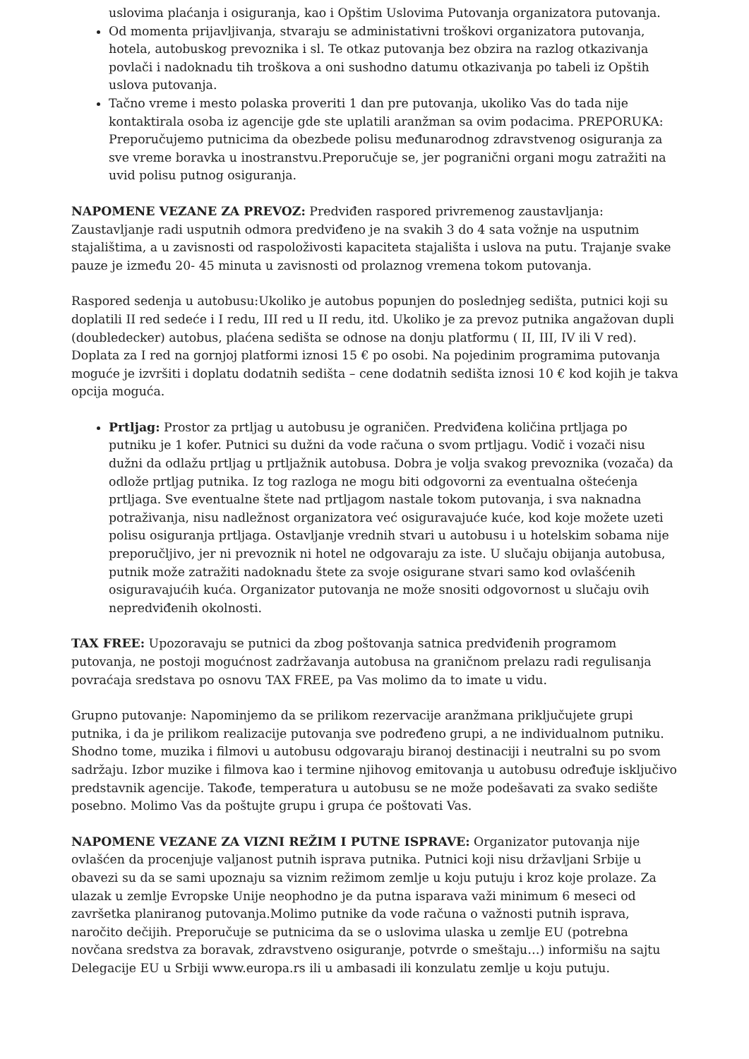uslovima plaćanja i osiguranja, kao i Opštim Uslovima Putovanja organizatora putovanja.
Od momenta prijavljivanja, stvaraju se administativni troškovi organizatora putovanja, hotela, autobuskog prevoznika i sl. Te otkaz putovanja bez obzira na razlog otkazivanja povlači i nadoknadu tih troškova a oni sushodno datumu otkazivanja po tabeli iz Opštih uslova putovanja.
Tačno vreme i mesto polaska proveriti 1 dan pre putovanja, ukoliko Vas do tada nije kontaktirala osoba iz agencije gde ste uplatili aranžman sa ovim podacima. PREPORUKA: Preporučujemo putnicima da obezbede polisu međunarodnog zdravstvenog osiguranja za sve vreme boravka u inostranstvu.Preporučuje se, jer pogranični organi mogu zatražiti na uvid polisu putnog osiguranja.
NAPOMENE VEZANE ZA PREVOZ: Predviđen raspored privremenog zaustavljanja: Zaustavljanje radi usputnih odmora predviđeno je na svakih 3 do 4 sata vožnje na usputnim stajalištima, a u zavisnosti od raspoloživosti kapaciteta stajališta i uslova na putu. Trajanje svake pauze je između 20- 45 minuta u zavisnosti od prolaznog vremena tokom putovanja.
Raspored sedenja u autobusu:Ukoliko je autobus popunjen do poslednjeg sedišta, putnici koji su doplatili II red sedeće i I redu, III red u II redu, itd. Ukoliko je za prevoz putnika angažovan dupli (doubledecker) autobus, plaćena sedišta se odnose na donju platformu ( II, III, IV ili V red). Doplata za I red na gornjoj platformi iznosi 15 € po osobi. Na pojedinim programima putovanja moguće je izvršiti i doplatu dodatnih sedišta – cene dodatnih sedišta iznosi 10 € kod kojih je takva opcija moguća.
Prtljag: Prostor za prtljag u autobusu je ograničen. Predviđena količina prtljaga po putniku je 1 kofer. Putnici su dužni da vode računa o svom prtljagu. Vodič i vozači nisu dužni da odlažu prtljag u prtljažnik autobusa. Dobra je volja svakog prevoznika (vozača) da odlože prtljag putnika. Iz tog razloga ne mogu biti odgovorni za eventualna oštećenja prtljaga. Sve eventualne štete nad prtljagom nastale tokom putovanja, i sva naknadna potraživanja, nisu nadležnost organizatora već osiguravajuće kuće, kod koje možete uzeti polisu osiguranja prtljaga. Ostavljanje vrednih stvari u autobusu i u hotelskim sobama nije preporučljivo, jer ni prevoznik ni hotel ne odgovaraju za iste. U slučaju obijanja autobusa, putnik može zatražiti nadoknadu štete za svoje osigurane stvari samo kod ovlašćenih osiguravajućih kuća. Organizator putovanja ne može snositi odgovornost u slučaju ovih nepredviđenih okolnosti.
TAX FREE: Upozoravaju se putnici da zbog poštovanja satnica predviđenih programom putovanja, ne postoji mogućnost zadržavanja autobusa na graničnom prelazu radi regulisanja povraćaja sredstava po osnovu TAX FREE, pa Vas molimo da to imate u vidu.
Grupno putovanje: Napominjemo da se prilikom rezervacije aranžmana priključujete grupi putnika, i da je prilikom realizacije putovanja sve podređeno grupi, a ne individualnom putniku. Shodno tome, muzika i filmovi u autobusu odgovaraju biranoj destinaciji i neutralni su po svom sadržaju. Izbor muzike i filmova kao i termine njihovog emitovanja u autobusu određuje isključivo predstavnik agencije. Takođe, temperatura u autobusu se ne može podešavati za svako sedište posebno. Molimo Vas da poštujte grupu i grupa će poštovati Vas.
NAPOMENE VEZANE ZA VIZNI REŽIM I PUTNE ISPRAVE: Organizator putovanja nije ovlašćen da procenjuje valjanost putnih isprava putnika. Putnici koji nisu državljani Srbije u obavezi su da se sami upoznaju sa viznim režimom zemlje u koju putuju i kroz koje prolaze. Za ulazak u zemlje Evropske Unije neophodno je da putna isparava važi minimum 6 meseci od završetka planiranog putovanja.Molimo putnike da vode računa o važnosti putnih isprava, naročito dečijih. Preporučuje se putnicima da se o uslovima ulaska u zemlje EU (potrebna novčana sredstva za boravak, zdravstveno osiguranje, potvrde o smeštaju…) informišu na sajtu Delegacije EU u Srbiji www.europa.rs ili u ambasadi ili konzulatu zemlje u koju putuju.